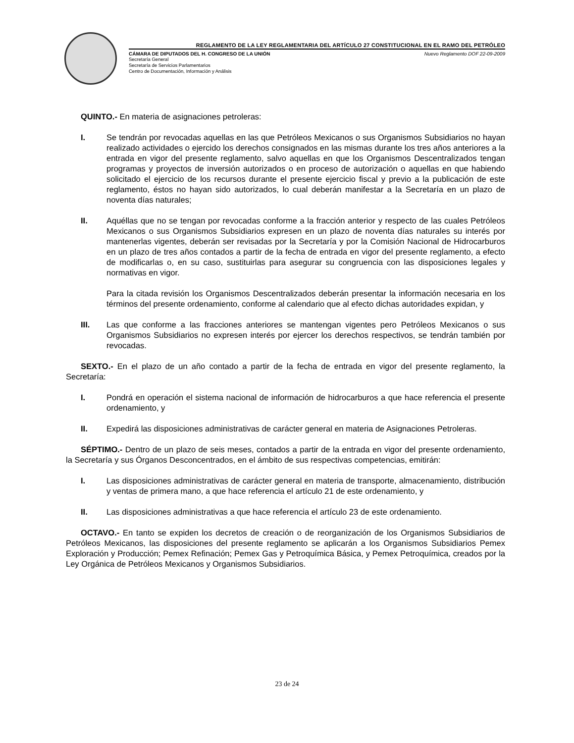REGLAMENTO DE LA LEY REGLAMENTARIA DEL ARTÍCULO 27 CONSTITUCIONAL EN EL RAMO DEL PETRÓLEO
CÁMARA DE DIPUTADOS DEL H. CONGRESO DE LA UNIÓN Nuevo Reglamento DOF 22-09-2009
Secretaría General
Secretaría de Servicios Parlamentarios
Centro de Documentación, Información y Análisis
QUINTO.- En materia de asignaciones petroleras:
I. Se tendrán por revocadas aquellas en las que Petróleos Mexicanos o sus Organismos Subsidiarios no hayan realizado actividades o ejercido los derechos consignados en las mismas durante los tres años anteriores a la entrada en vigor del presente reglamento, salvo aquellas en que los Organismos Descentralizados tengan programas y proyectos de inversión autorizados o en proceso de autorización o aquellas en que habiendo solicitado el ejercicio de los recursos durante el presente ejercicio fiscal y previo a la publicación de este reglamento, éstos no hayan sido autorizados, lo cual deberán manifestar a la Secretaría en un plazo de noventa días naturales;
II. Aquéllas que no se tengan por revocadas conforme a la fracción anterior y respecto de las cuales Petróleos Mexicanos o sus Organismos Subsidiarios expresen en un plazo de noventa días naturales su interés por mantenerlas vigentes, deberán ser revisadas por la Secretaría y por la Comisión Nacional de Hidrocarburos en un plazo de tres años contados a partir de la fecha de entrada en vigor del presente reglamento, a efecto de modificarlas o, en su caso, sustituirlas para asegurar su congruencia con las disposiciones legales y normativas en vigor.
Para la citada revisión los Organismos Descentralizados deberán presentar la información necesaria en los términos del presente ordenamiento, conforme al calendario que al efecto dichas autoridades expidan, y
III. Las que conforme a las fracciones anteriores se mantengan vigentes pero Petróleos Mexicanos o sus Organismos Subsidiarios no expresen interés por ejercer los derechos respectivos, se tendrán también por revocadas.
SEXTO.- En el plazo de un año contado a partir de la fecha de entrada en vigor del presente reglamento, la Secretaría:
I. Pondrá en operación el sistema nacional de información de hidrocarburos a que hace referencia el presente ordenamiento, y
II. Expedirá las disposiciones administrativas de carácter general en materia de Asignaciones Petroleras.
SÉPTIMO.- Dentro de un plazo de seis meses, contados a partir de la entrada en vigor del presente ordenamiento, la Secretaría y sus Órganos Desconcentrados, en el ámbito de sus respectivas competencias, emitirán:
I. Las disposiciones administrativas de carácter general en materia de transporte, almacenamiento, distribución y ventas de primera mano, a que hace referencia el artículo 21 de este ordenamiento, y
II. Las disposiciones administrativas a que hace referencia el artículo 23 de este ordenamiento.
OCTAVO.- En tanto se expiden los decretos de creación o de reorganización de los Organismos Subsidiarios de Petróleos Mexicanos, las disposiciones del presente reglamento se aplicarán a los Organismos Subsidiarios Pemex Exploración y Producción; Pemex Refinación; Pemex Gas y Petroquímica Básica, y Pemex Petroquímica, creados por la Ley Orgánica de Petróleos Mexicanos y Organismos Subsidiarios.
23 de 24